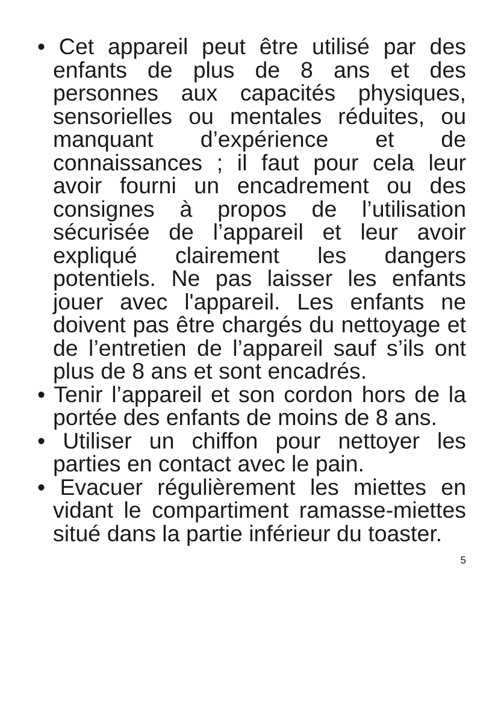• Cet appareil peut être utilisé par des enfants de plus de 8 ans et des personnes aux capacités physiques, sensorielles ou mentales réduites, ou manquant d’expérience et de connaissances ; il faut pour cela leur avoir fourni un encadrement ou des consignes à propos de l’utilisation sécurisée de l’appareil et leur avoir expliqué clairement les dangers potentiels. Ne pas laisser les enfants jouer avec l'appareil. Les enfants ne doivent pas être chargés du nettoyage et de l’entretien de l’appareil sauf s’ils ont plus de 8 ans et sont encadrés.
• Tenir l’appareil et son cordon hors de la portée des enfants de moins de 8 ans.
• Utiliser un chiffon pour nettoyer les parties en contact avec le pain.
• Evacuer régulièrement les miettes en vidant le compartiment ramasse-miettes situé dans la partie inférieur du toaster.
5